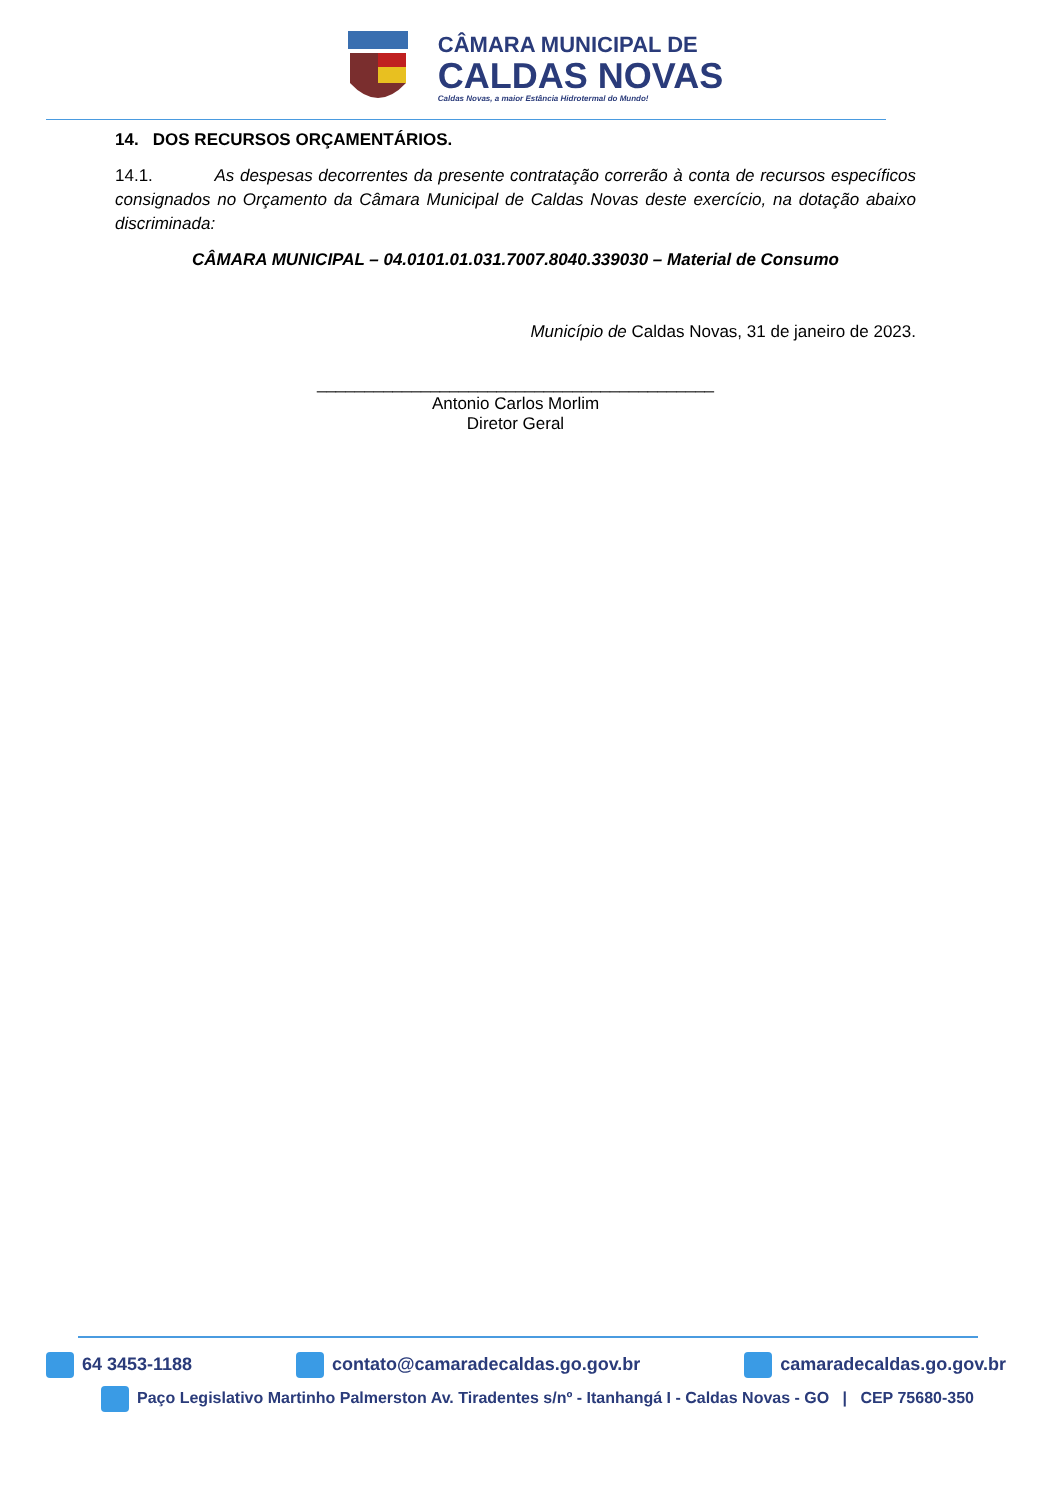CÂMARA MUNICIPAL DE
CALDAS NOVAS
Caldas Novas, a maior Estância Hidrotermal do Mundo!
14. DOS RECURSOS ORÇAMENTÁRIOS.
14.1. As despesas decorrentes da presente contratação correrão à conta de recursos específicos consignados no Orçamento da Câmara Municipal de Caldas Novas deste exercício, na dotação abaixo discriminada:
CÂMARA MUNICIPAL – 04.0101.01.031.7007.8040.339030 – Material de Consumo
Município de Caldas Novas, 31 de janeiro de 2023.
__________________________________________
Antonio Carlos Morlim
Diretor Geral
64 3453-1188 contato@camaradecaldas.go.gov.br camaradecaldas.go.gov.br
Paço Legislativo Martinho Palmerston Av. Tiradentes s/nº - Itanhangá I - Caldas Novas - GO | CEP 75680-350